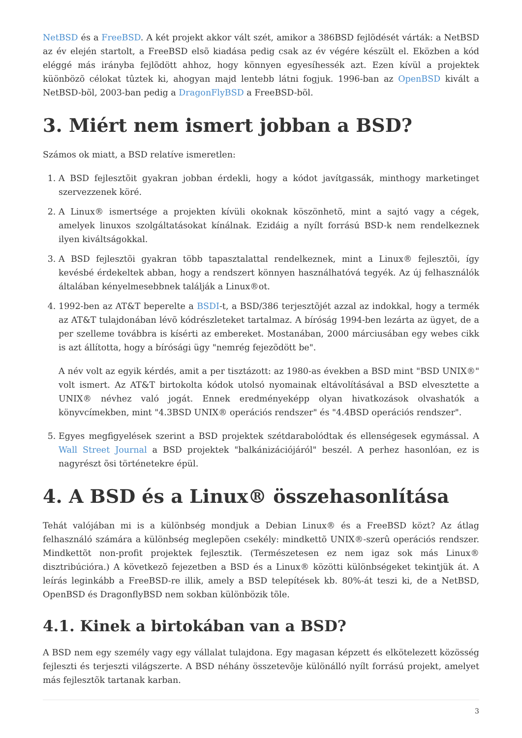NetBSD és a FreeBSD. A két projekt akkor vált szét, amikor a 386BSD fejlõdését várták: a NetBSD az év elején startolt, a FreeBSD elsõ kiadása pedig csak az év végére készült el. Eközben a kód eléggé más irányba fejlõdött ahhoz, hogy könnyen egyesíhessék azt. Ezen kívül a projektek küönbözõ célokat tûztek ki, ahogyan majd lentebb látni fogjuk. 1996-ban az OpenBSD kivált a NetBSD-bõl, 2003-ban pedig a DragonFlyBSD a FreeBSD-bõl.
3. Miért nem ismert jobban a BSD?
Számos ok miatt, a BSD relatíve ismeretlen:
1. A BSD fejlesztõit gyakran jobban érdekli, hogy a kódot javítgassák, minthogy marketinget szervezzenek köré.
2. A Linux® ismertsége a projekten kívüli okoknak köszönhetõ, mint a sajtó vagy a cégek, amelyek linuxos szolgáltatásokat kínálnak. Ezidáig a nyílt forrású BSD-k nem rendelkeznek ilyen kiváltságokkal.
3. A BSD fejlesztõi gyakran több tapasztalattal rendelkeznek, mint a Linux® fejlesztõi, így kevésbé érdekeltek abban, hogy a rendszert könnyen használhatóvá tegyék. Az új felhasználók általában kényelmesebbnek találják a Linux®ot.
4. 1992-ben az AT&T beperelte a BSDI-t, a BSD/386 terjesztõjét azzal az indokkal, hogy a termék az AT&T tulajdonában lévõ kódrészleteket tartalmaz. A bíróság 1994-ben lezárta az ügyet, de a per szelleme továbbra is kísérti az embereket. Mostanában, 2000 márciusában egy webes cikk is azt állította, hogy a bírósági ügy "nemrég fejezõdött be".
A név volt az egyik kérdés, amit a per tisztázott: az 1980-as években a BSD mint "BSD UNIX®" volt ismert. Az AT&T birtokolta kódok utolsó nyomainak eltávolításával a BSD elvesztette a UNIX® névhez való jogát. Ennek eredményeképp olyan hivatkozások olvashatók a könyvcímekben, mint "4.3BSD UNIX® operációs rendszer" és "4.4BSD operációs rendszer".
5. Egyes megfigyelések szerint a BSD projektek szétdarabolódtak és ellenségesek egymással. A Wall Street Journal a BSD projektek "balkánizációjáról" beszél. A perhez hasonlóan, ez is nagyrészt õsi történetekre épül.
4. A BSD és a Linux® összehasonlítása
Tehát valójában mi is a különbség mondjuk a Debian Linux® és a FreeBSD közt? Az átlag felhasználó számára a különbség meglepõen csekély: mindkettõ UNIX®-szerû operációs rendszer. Mindkettõt non-profit projektek fejlesztik. (Természetesen ez nem igaz sok más Linux® disztribúcióra.) A következõ fejezetben a BSD és a Linux® közötti különbségeket tekintjük át. A leírás leginkább a FreeBSD-re illik, amely a BSD telepítések kb. 80%-át teszi ki, de a NetBSD, OpenBSD és DragonflyBSD nem sokban különbözik tõle.
4.1. Kinek a birtokában van a BSD?
A BSD nem egy személy vagy egy vállalat tulajdona. Egy magasan képzett és elkötelezett közösség fejleszti és terjeszti világszerte. A BSD néhány összetevõje különálló nyílt forrású projekt, amelyet más fejlesztõk tartanak karban.
3